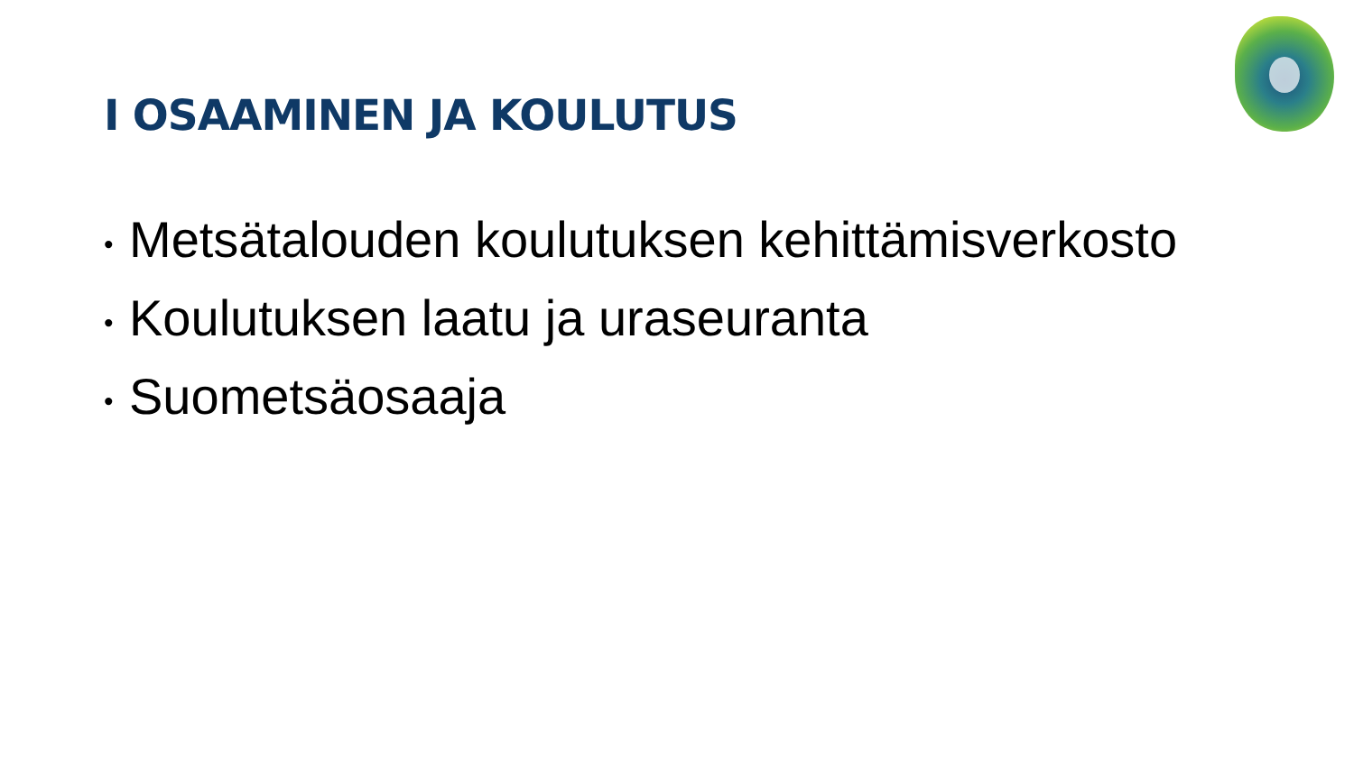I OSAAMINEN JA KOULUTUS
• Metsätalouden koulutuksen kehittämisverkosto
• Koulutuksen laatu ja uraseuranta
• Suometsäosaaja